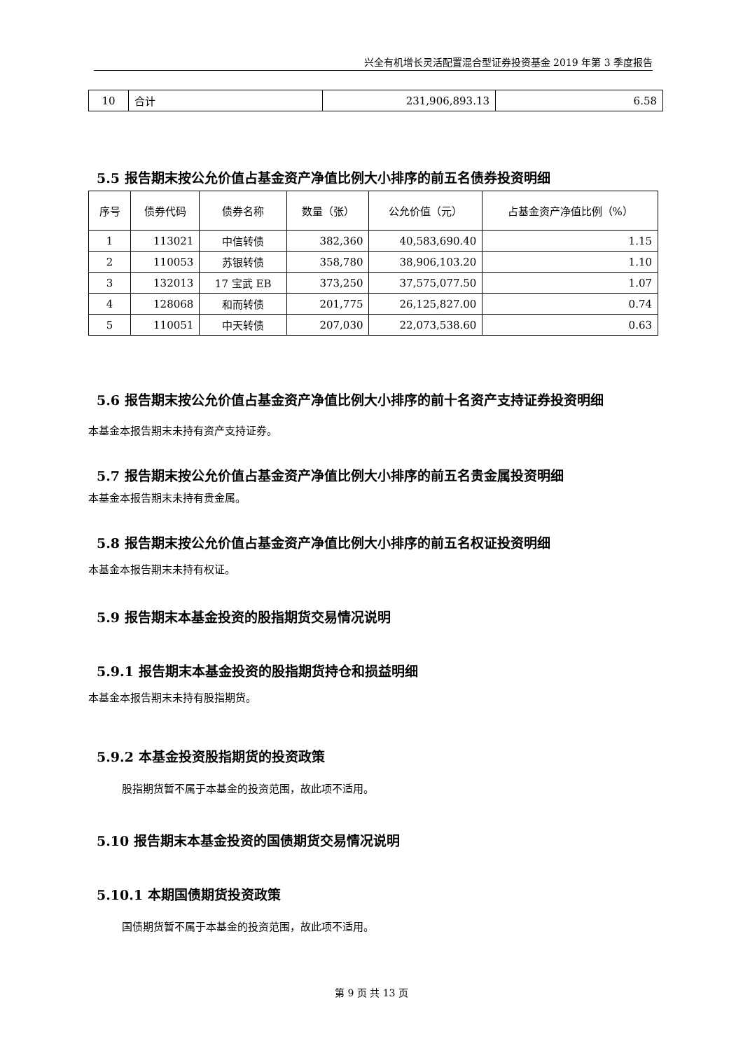兴全有机增长灵活配置混合型证券投资基金 2019 年第 3 季度报告
| 10 | 合计 | 231,906,893.13 | 6.58 |
5.5 报告期末按公允价值占基金资产净值比例大小排序的前五名债券投资明细
| 序号 | 债券代码 | 债券名称 | 数量（张） | 公允价值（元） | 占基金资产净值比例（%） |
| --- | --- | --- | --- | --- | --- |
| 1 | 113021 | 中信转债 | 382,360 | 40,583,690.40 | 1.15 |
| 2 | 110053 | 苏银转债 | 358,780 | 38,906,103.20 | 1.10 |
| 3 | 132013 | 17 宝武 EB | 373,250 | 37,575,077.50 | 1.07 |
| 4 | 128068 | 和而转债 | 201,775 | 26,125,827.00 | 0.74 |
| 5 | 110051 | 中天转债 | 207,030 | 22,073,538.60 | 0.63 |
5.6 报告期末按公允价值占基金资产净值比例大小排序的前十名资产支持证券投资明细
本基金本报告期末未持有资产支持证券。
5.7 报告期末按公允价值占基金资产净值比例大小排序的前五名贵金属投资明细
本基金本报告期末未持有贵金属。
5.8 报告期末按公允价值占基金资产净值比例大小排序的前五名权证投资明细
本基金本报告期末未持有权证。
5.9 报告期末本基金投资的股指期货交易情况说明
5.9.1 报告期末本基金投资的股指期货持仓和损益明细
本基金本报告期末未持有股指期货。
5.9.2 本基金投资股指期货的投资政策
股指期货暂不属于本基金的投资范围，故此项不适用。
5.10 报告期末本基金投资的国债期货交易情况说明
5.10.1 本期国债期货投资政策
国债期货暂不属于本基金的投资范围，故此项不适用。
第 9 页 共 13 页